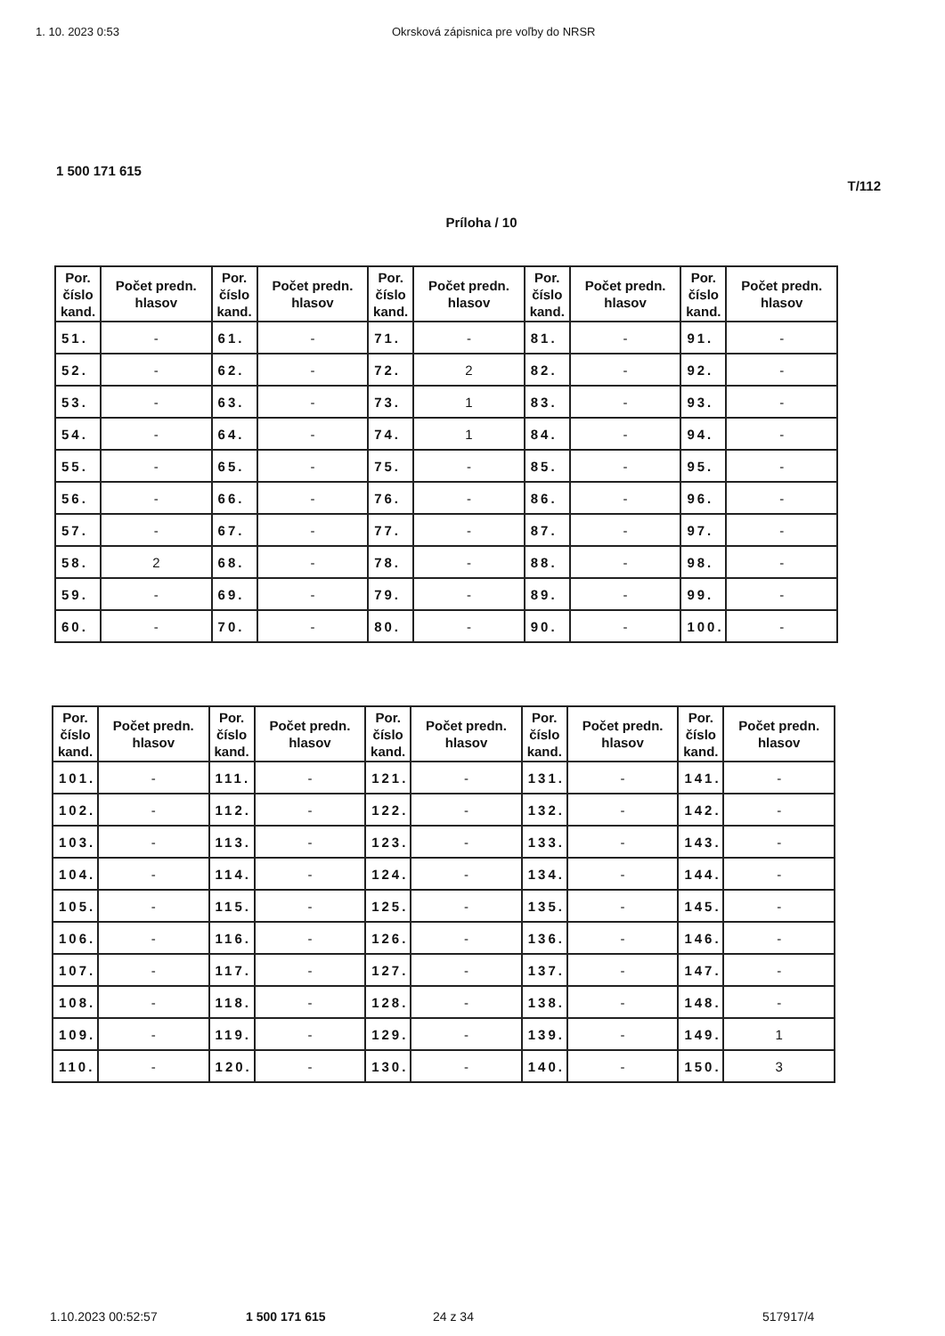1. 10. 2023 0:53 Okrsková zápisnica pre voľby do NRSR
1 500 171 615
T/112
Príloha / 10
| Por. číslo kand. | Počet predn. hlasov | Por. číslo kand. | Počet predn. hlasov | Por. číslo kand. | Počet predn. hlasov | Por. číslo kand. | Počet predn. hlasov | Por. číslo kand. | Počet predn. hlasov |
| --- | --- | --- | --- | --- | --- | --- | --- | --- | --- |
| 51. | - | 61. | - | 71. | - | 81. | - | 91. | - |
| 52. | - | 62. | - | 72. | 2 | 82. | - | 92. | - |
| 53. | - | 63. | - | 73. | 1 | 83. | - | 93. | - |
| 54. | - | 64. | - | 74. | 1 | 84. | - | 94. | - |
| 55. | - | 65. | - | 75. | - | 85. | - | 95. | - |
| 56. | - | 66. | - | 76. | - | 86. | - | 96. | - |
| 57. | - | 67. | - | 77. | - | 87. | - | 97. | - |
| 58. | 2 | 68. | - | 78. | - | 88. | - | 98. | - |
| 59. | - | 69. | - | 79. | - | 89. | - | 99. | - |
| 60. | - | 70. | - | 80. | - | 90. | - | 100. | - |
| Por. číslo kand. | Počet predn. hlasov | Por. číslo kand. | Počet predn. hlasov | Por. číslo kand. | Počet predn. hlasov | Por. číslo kand. | Počet predn. hlasov | Por. číslo kand. | Počet predn. hlasov |
| --- | --- | --- | --- | --- | --- | --- | --- | --- | --- |
| 101. | - | 111. | - | 121. | - | 131. | - | 141. | - |
| 102. | - | 112. | - | 122. | - | 132. | - | 142. | - |
| 103. | - | 113. | - | 123. | - | 133. | - | 143. | - |
| 104. | - | 114. | - | 124. | - | 134. | - | 144. | - |
| 105. | - | 115. | - | 125. | - | 135. | - | 145. | - |
| 106. | - | 116. | - | 126. | - | 136. | - | 146. | - |
| 107. | - | 117. | - | 127. | - | 137. | - | 147. | - |
| 108. | - | 118. | - | 128. | - | 138. | - | 148. | - |
| 109. | - | 119. | - | 129. | - | 139. | - | 149. | 1 |
| 110. | - | 120. | - | 130. | - | 140. | - | 150. | 3 |
1.10.2023 00:52:57 1 500 171 615 24 z 34 517917/4